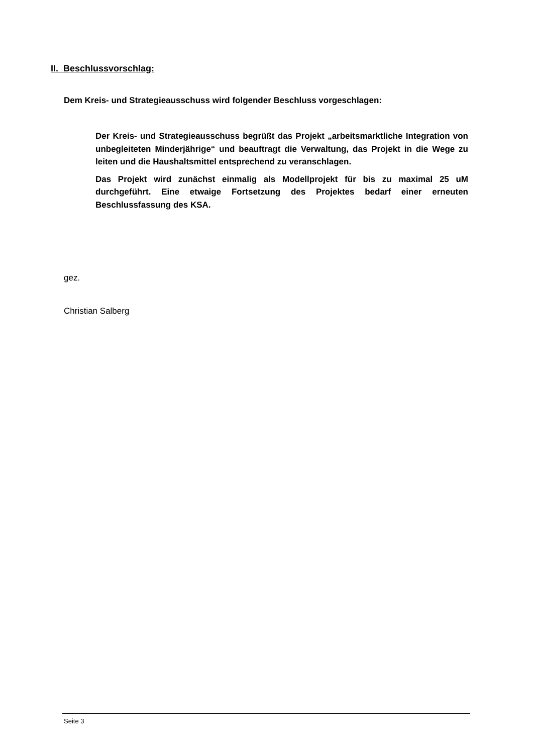II. Beschlussvorschlag:
Dem Kreis- und Strategieausschuss wird folgender Beschluss vorgeschlagen:
Der Kreis- und Strategieausschuss begrüßt das Projekt „arbeitsmarktliche Integration von unbegleiteten Minderjährige“ und beauftragt die Verwaltung, das Projekt in die Wege zu leiten und die Haushaltsmittel entsprechend zu veranschlagen.
Das Projekt wird zunächst einmalig als Modellprojekt für bis zu maximal 25 uM durchgeführt. Eine etwaige Fortsetzung des Projektes bedarf einer erneuten Beschlussfassung des KSA.
gez.
Christian Salberg
Seite 3